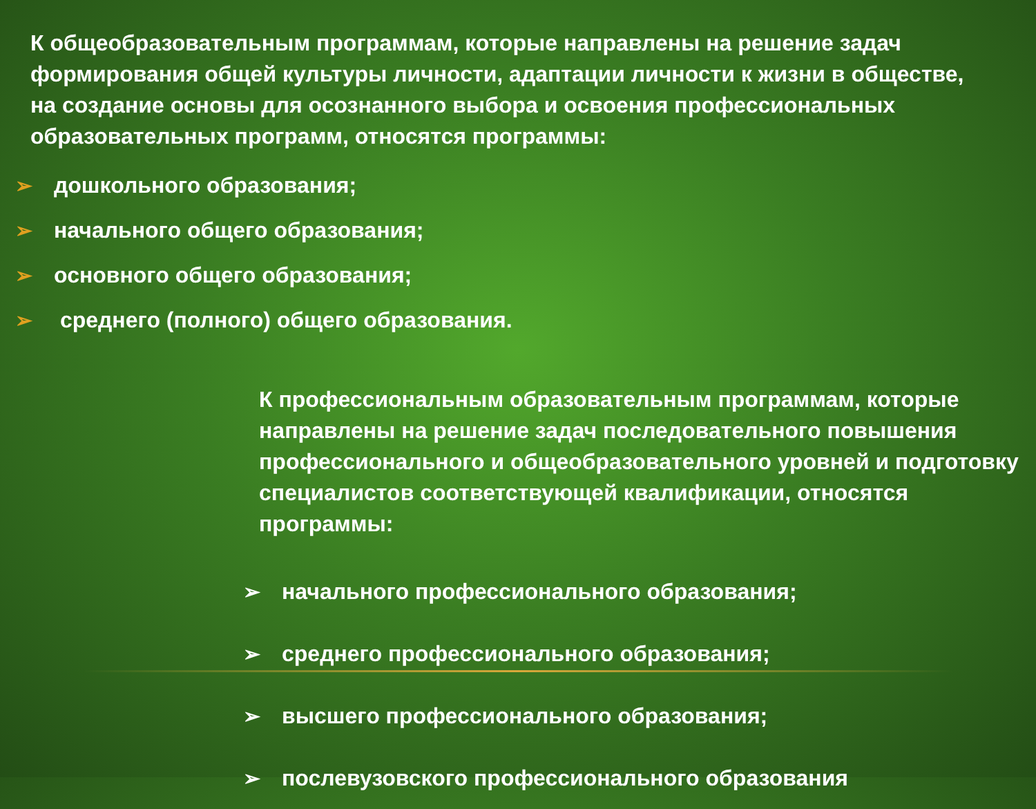К общеобразовательным программам, которые направлены на решение задач формирования общей культуры личности, адаптации личности к жизни в обществе, на создание основы для осознанного выбора и освоения профессиональных образовательных программ, относятся программы:
➢ дошкольного образования;
➢ начального общего образования;
➢ основного общего образования;
➢ среднего (полного) общего образования.
К профессиональным образовательным программам, которые направлены на решение задач последовательного повышения профессионального и общеобразовательного уровней и подготовку специалистов соответствующей квалификации, относятся программы:
➢ начального профессионального образования;
➢ среднего профессионального образования;
➢ высшего профессионального образования;
➢ послевузовского профессионального образования